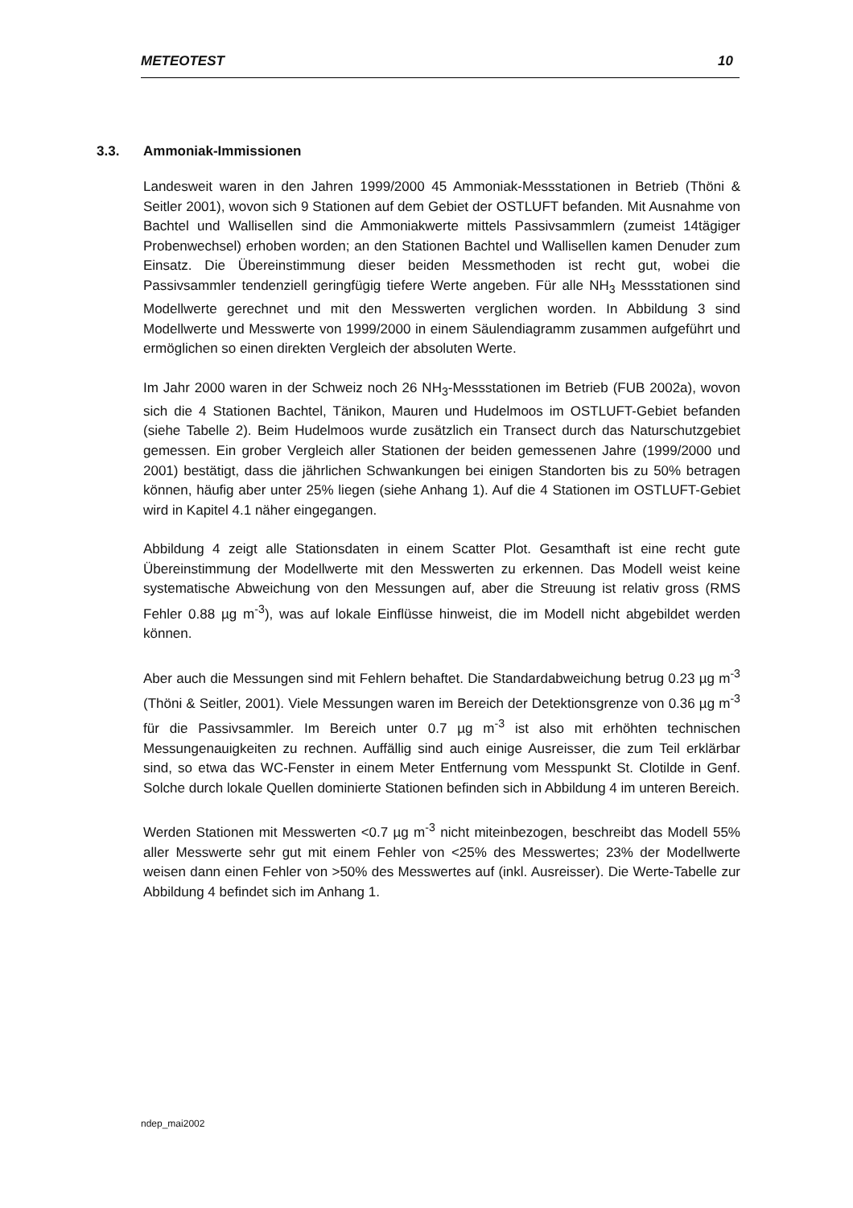METEOTEST 10
3.3. Ammoniak-Immissionen
Landesweit waren in den Jahren 1999/2000 45 Ammoniak-Messstationen in Betrieb (Thöni & Seitler 2001), wovon sich 9 Stationen auf dem Gebiet der OSTLUFT befanden. Mit Ausnahme von Bachtel und Wallisellen sind die Ammoniakwerte mittels Passivsammlern (zumeist 14tägiger Probenwechsel) erhoben worden; an den Stationen Bachtel und Wallisellen kamen Denuder zum Einsatz. Die Übereinstimmung dieser beiden Messmethoden ist recht gut, wobei die Passivsammler tendenziell geringfügig tiefere Werte angeben. Für alle NH<sub>3</sub> Messstationen sind Modellwerte gerechnet und mit den Messwerten verglichen worden. In Abbildung 3 sind Modellwerte und Messwerte von 1999/2000 in einem Säulendiagramm zusammen aufgeführt und ermöglichen so einen direkten Vergleich der absoluten Werte.
Im Jahr 2000 waren in der Schweiz noch 26 NH<sub>3</sub>-Messstationen im Betrieb (FUB 2002a), wovon sich die 4 Stationen Bachtel, Tänikon, Mauren und Hudelmoos im OSTLUFT-Gebiet befanden (siehe Tabelle 2). Beim Hudelmoos wurde zusätzlich ein Transect durch das Naturschutzgebiet gemessen. Ein grober Vergleich aller Stationen der beiden gemessenen Jahre (1999/2000 und 2001) bestätigt, dass die jährlichen Schwankungen bei einigen Standorten bis zu 50% betragen können, häufig aber unter 25% liegen (siehe Anhang 1). Auf die 4 Stationen im OSTLUFT-Gebiet wird in Kapitel 4.1 näher eingegangen.
Abbildung 4 zeigt alle Stationsdaten in einem Scatter Plot. Gesamthaft ist eine recht gute Übereinstimmung der Modellwerte mit den Messwerten zu erkennen. Das Modell weist keine systematische Abweichung von den Messungen auf, aber die Streuung ist relativ gross (RMS Fehler 0.88 µg m<sup>-3</sup>), was auf lokale Einflüsse hinweist, die im Modell nicht abgebildet werden können.
Aber auch die Messungen sind mit Fehlern behaftet. Die Standardabweichung betrug 0.23 µg m<sup>-3</sup> (Thöni & Seitler, 2001). Viele Messungen waren im Bereich der Detektionsgrenze von 0.36 µg m<sup>-3</sup> für die Passivsammler. Im Bereich unter 0.7 µg m<sup>-3</sup> ist also mit erhöhten technischen Messungenauigkeiten zu rechnen. Auffällig sind auch einige Ausreisser, die zum Teil erklärbar sind, so etwa das WC-Fenster in einem Meter Entfernung vom Messpunkt St. Clotilde in Genf. Solche durch lokale Quellen dominierte Stationen befinden sich in Abbildung 4 im unteren Bereich.
Werden Stationen mit Messwerten <0.7 µg m<sup>-3</sup> nicht miteinbezogen, beschreibt das Modell 55% aller Messwerte sehr gut mit einem Fehler von <25% des Messwertes; 23% der Modellwerte weisen dann einen Fehler von >50% des Messwertes auf (inkl. Ausreisser). Die Werte-Tabelle zur Abbildung 4 befindet sich im Anhang 1.
ndep_mai2002